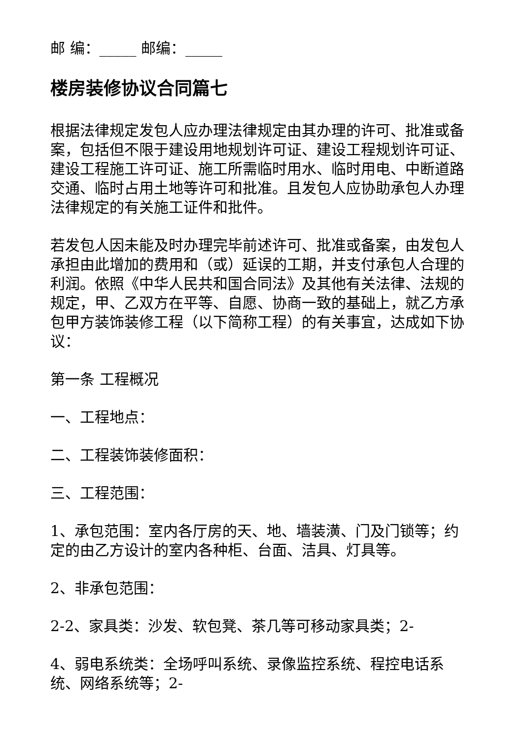邮 编：_____ 邮编：_____
楼房装修协议合同篇七
根据法律规定发包人应办理法律规定由其办理的许可、批准或备案，包括但不限于建设用地规划许可证、建设工程规划许可证、建设工程施工许可证、施工所需临时用水、临时用电、中断道路交通、临时占用土地等许可和批准。且发包人应协助承包人办理法律规定的有关施工证件和批件。
若发包人因未能及时办理完毕前述许可、批准或备案，由发包人承担由此增加的费用和（或）延误的工期，并支付承包人合理的利润。依照《中华人民共和国合同法》及其他有关法律、法规的规定，甲、乙双方在平等、自愿、协商一致的基础上，就乙方承包甲方装饰装修工程（以下简称工程）的有关事宜，达成如下协议：
第一条 工程概况
一、工程地点：
二、工程装饰装修面积：
三、工程范围：
1、承包范围：室内各厅房的天、地、墙装潢、门及门锁等；约定的由乙方设计的室内各种柜、台面、洁具、灯具等。
2、非承包范围：
2-2、家具类：沙发、软包凳、茶几等可移动家具类；2-
4、弱电系统类：全场呼叫系统、录像监控系统、程控电话系统、网络系统等；2-